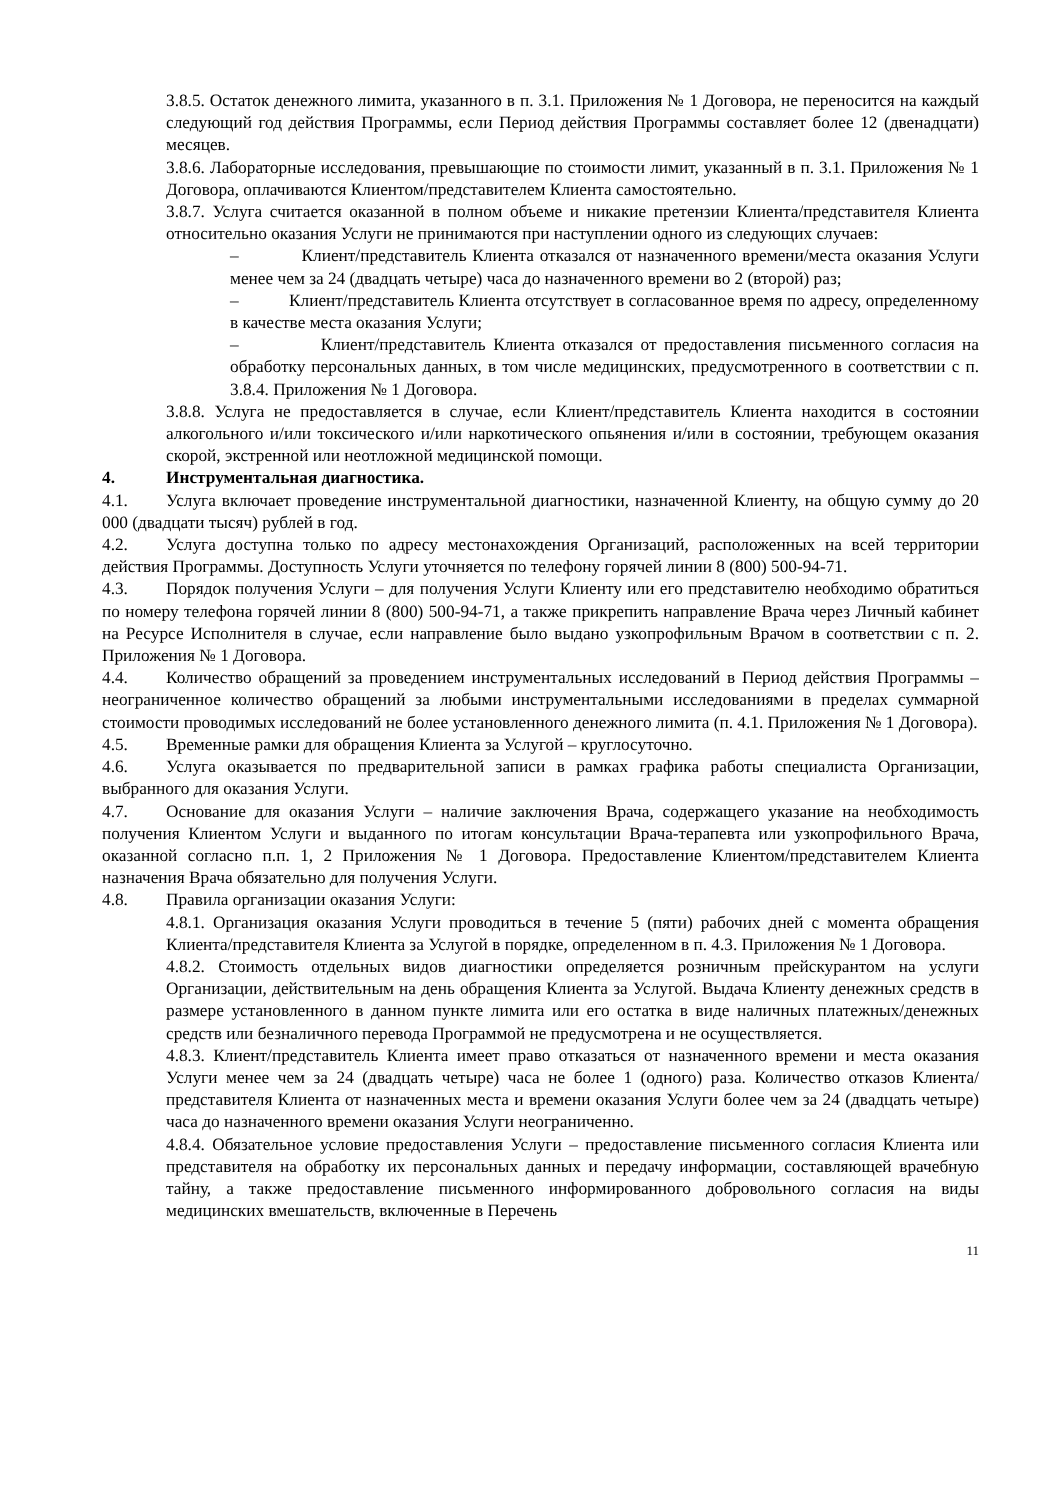3.8.5. Остаток денежного лимита, указанного в п. 3.1. Приложения № 1 Договора, не переносится на каждый следующий год действия Программы, если Период действия Программы составляет более 12 (двенадцати) месяцев.
3.8.6. Лабораторные исследования, превышающие по стоимости лимит, указанный в п. 3.1. Приложения № 1 Договора, оплачиваются Клиентом/представителем Клиента самостоятельно.
3.8.7. Услуга считается оказанной в полном объеме и никакие претензии Клиента/представителя Клиента относительно оказания Услуги не принимаются при наступлении одного из следующих случаев:
– Клиент/представитель Клиента отказался от назначенного времени/места оказания Услуги менее чем за 24 (двадцать четыре) часа до назначенного времени во 2 (второй) раз;
– Клиент/представитель Клиента отсутствует в согласованное время по адресу, определенному в качестве места оказания Услуги;
– Клиент/представитель Клиента отказался от предоставления письменного согласия на обработку персональных данных, в том числе медицинских, предусмотренного в соответствии с п. 3.8.4. Приложения № 1 Договора.
3.8.8. Услуга не предоставляется в случае, если Клиент/представитель Клиента находится в состоянии алкогольного и/или токсического и/или наркотического опьянения и/или в состоянии, требующем оказания скорой, экстренной или неотложной медицинской помощи.
4. Инструментальная диагностика.
4.1. Услуга включает проведение инструментальной диагностики, назначенной Клиенту, на общую сумму до 20 000 (двадцати тысяч) рублей в год.
4.2. Услуга доступна только по адресу местонахождения Организаций, расположенных на всей территории действия Программы. Доступность Услуги уточняется по телефону горячей линии 8 (800) 500-94-71.
4.3. Порядок получения Услуги – для получения Услуги Клиенту или его представителю необходимо обратиться по номеру телефона горячей линии 8 (800) 500-94-71, а также прикрепить направление Врача через Личный кабинет на Ресурсе Исполнителя в случае, если направление было выдано узкопрофильным Врачом в соответствии с п. 2. Приложения № 1 Договора.
4.4. Количество обращений за проведением инструментальных исследований в Период действия Программы – неограниченное количество обращений за любыми инструментальными исследованиями в пределах суммарной стоимости проводимых исследований не более установленного денежного лимита (п. 4.1. Приложения № 1 Договора).
4.5. Временные рамки для обращения Клиента за Услугой – круглосуточно.
4.6. Услуга оказывается по предварительной записи в рамках графика работы специалиста Организации, выбранного для оказания Услуги.
4.7. Основание для оказания Услуги – наличие заключения Врача, содержащего указание на необходимость получения Клиентом Услуги и выданного по итогам консультации Врача-терапевта или узкопрофильного Врача, оказанной согласно п.п. 1, 2 Приложения № 1 Договора. Предоставление Клиентом/представителем Клиента назначения Врача обязательно для получения Услуги.
4.8. Правила организации оказания Услуги:
4.8.1. Организация оказания Услуги проводиться в течение 5 (пяти) рабочих дней с момента обращения Клиента/представителя Клиента за Услугой в порядке, определенном в п. 4.3. Приложения № 1 Договора.
4.8.2. Стоимость отдельных видов диагностики определяется розничным прейскурантом на услуги Организации, действительным на день обращения Клиента за Услугой. Выдача Клиенту денежных средств в размере установленного в данном пункте лимита или его остатка в виде наличных платежных/денежных средств или безналичного перевода Программой не предусмотрена и не осуществляется.
4.8.3. Клиент/представитель Клиента имеет право отказаться от назначенного времени и места оказания Услуги менее чем за 24 (двадцать четыре) часа не более 1 (одного) раза. Количество отказов Клиента/представителя Клиента от назначенных места и времени оказания Услуги более чем за 24 (двадцать четыре) часа до назначенного времени оказания Услуги неограниченно.
4.8.4. Обязательное условие предоставления Услуги – предоставление письменного согласия Клиента или представителя на обработку их персональных данных и передачу информации, составляющей врачебную тайну, а также предоставление письменного информированного добровольного согласия на виды медицинских вмешательств, включенные в Перечень
11